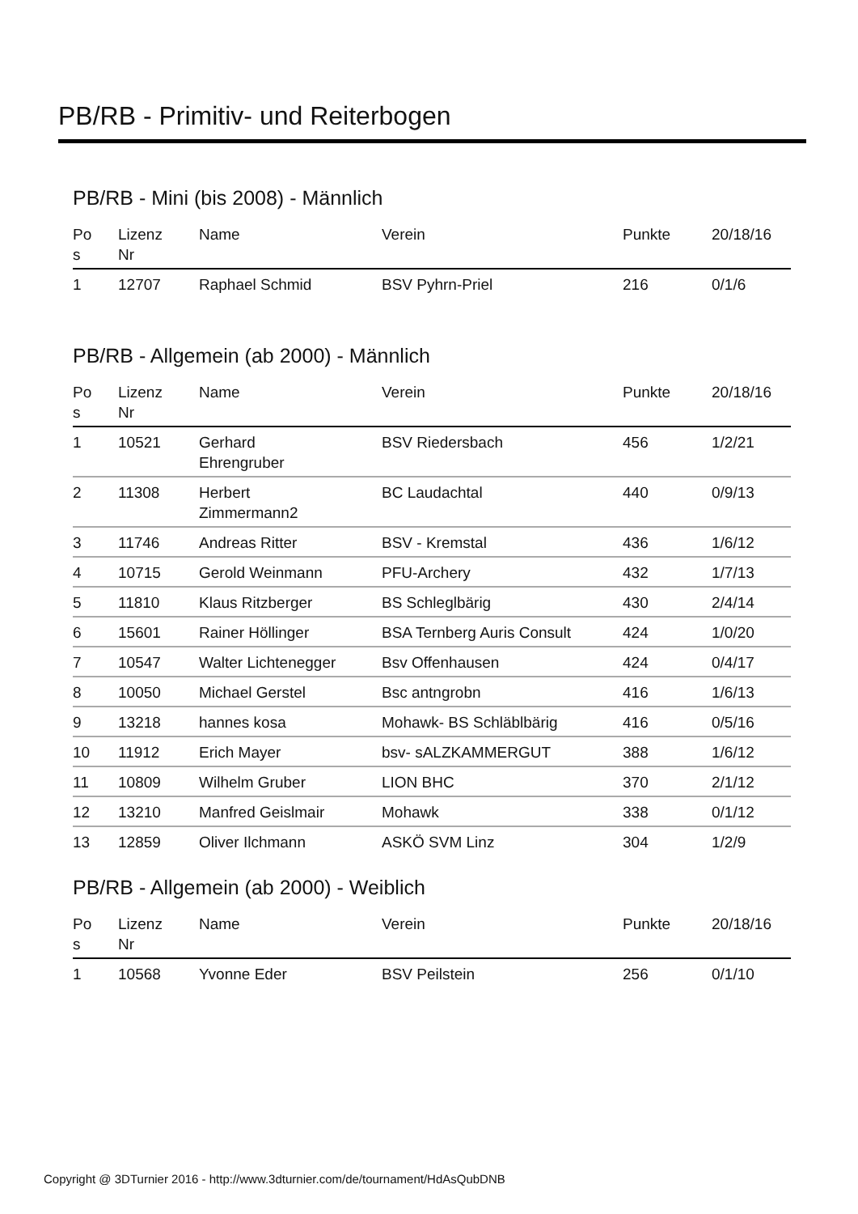PB/RB - Primitiv- und Reiterbogen
PB/RB - Mini (bis 2008) - Männlich
| Po s | Lizenz Nr | Name | Verein | Punkte | 20/18/16 |
| --- | --- | --- | --- | --- | --- |
| 1 | 12707 | Raphael Schmid | BSV Pyhrn-Priel | 216 | 0/1/6 |
PB/RB - Allgemein (ab 2000) - Männlich
| Po s | Lizenz Nr | Name | Verein | Punkte | 20/18/16 |
| --- | --- | --- | --- | --- | --- |
| 1 | 10521 | Gerhard Ehrengruber | BSV Riedersbach | 456 | 1/2/21 |
| 2 | 11308 | Herbert Zimmermann2 | BC Laudachtal | 440 | 0/9/13 |
| 3 | 11746 | Andreas Ritter | BSV - Kremstal | 436 | 1/6/12 |
| 4 | 10715 | Gerold Weinmann | PFU-Archery | 432 | 1/7/13 |
| 5 | 11810 | Klaus Ritzberger | BS Schleglbärig | 430 | 2/4/14 |
| 6 | 15601 | Rainer Höllinger | BSA Ternberg Auris Consult | 424 | 1/0/20 |
| 7 | 10547 | Walter Lichtenegger | Bsv Offenhausen | 424 | 0/4/17 |
| 8 | 10050 | Michael Gerstel | Bsc antngrobn | 416 | 1/6/13 |
| 9 | 13218 | hannes kosa | Mohawk- BS Schläblbärig | 416 | 0/5/16 |
| 10 | 11912 | Erich Mayer | bsv- sALZKAMMERGUT | 388 | 1/6/12 |
| 11 | 10809 | Wilhelm Gruber | LION BHC | 370 | 2/1/12 |
| 12 | 13210 | Manfred Geislmair | Mohawk | 338 | 0/1/12 |
| 13 | 12859 | Oliver Ilchmann | ASKÖ SVM Linz | 304 | 1/2/9 |
PB/RB - Allgemein (ab 2000) - Weiblich
| Po s | Lizenz Nr | Name | Verein | Punkte | 20/18/16 |
| --- | --- | --- | --- | --- | --- |
| 1 | 10568 | Yvonne Eder | BSV Peilstein | 256 | 0/1/10 |
Copyright @ 3DTurnier 2016 - http://www.3dturnier.com/de/tournament/HdAsQubDNB